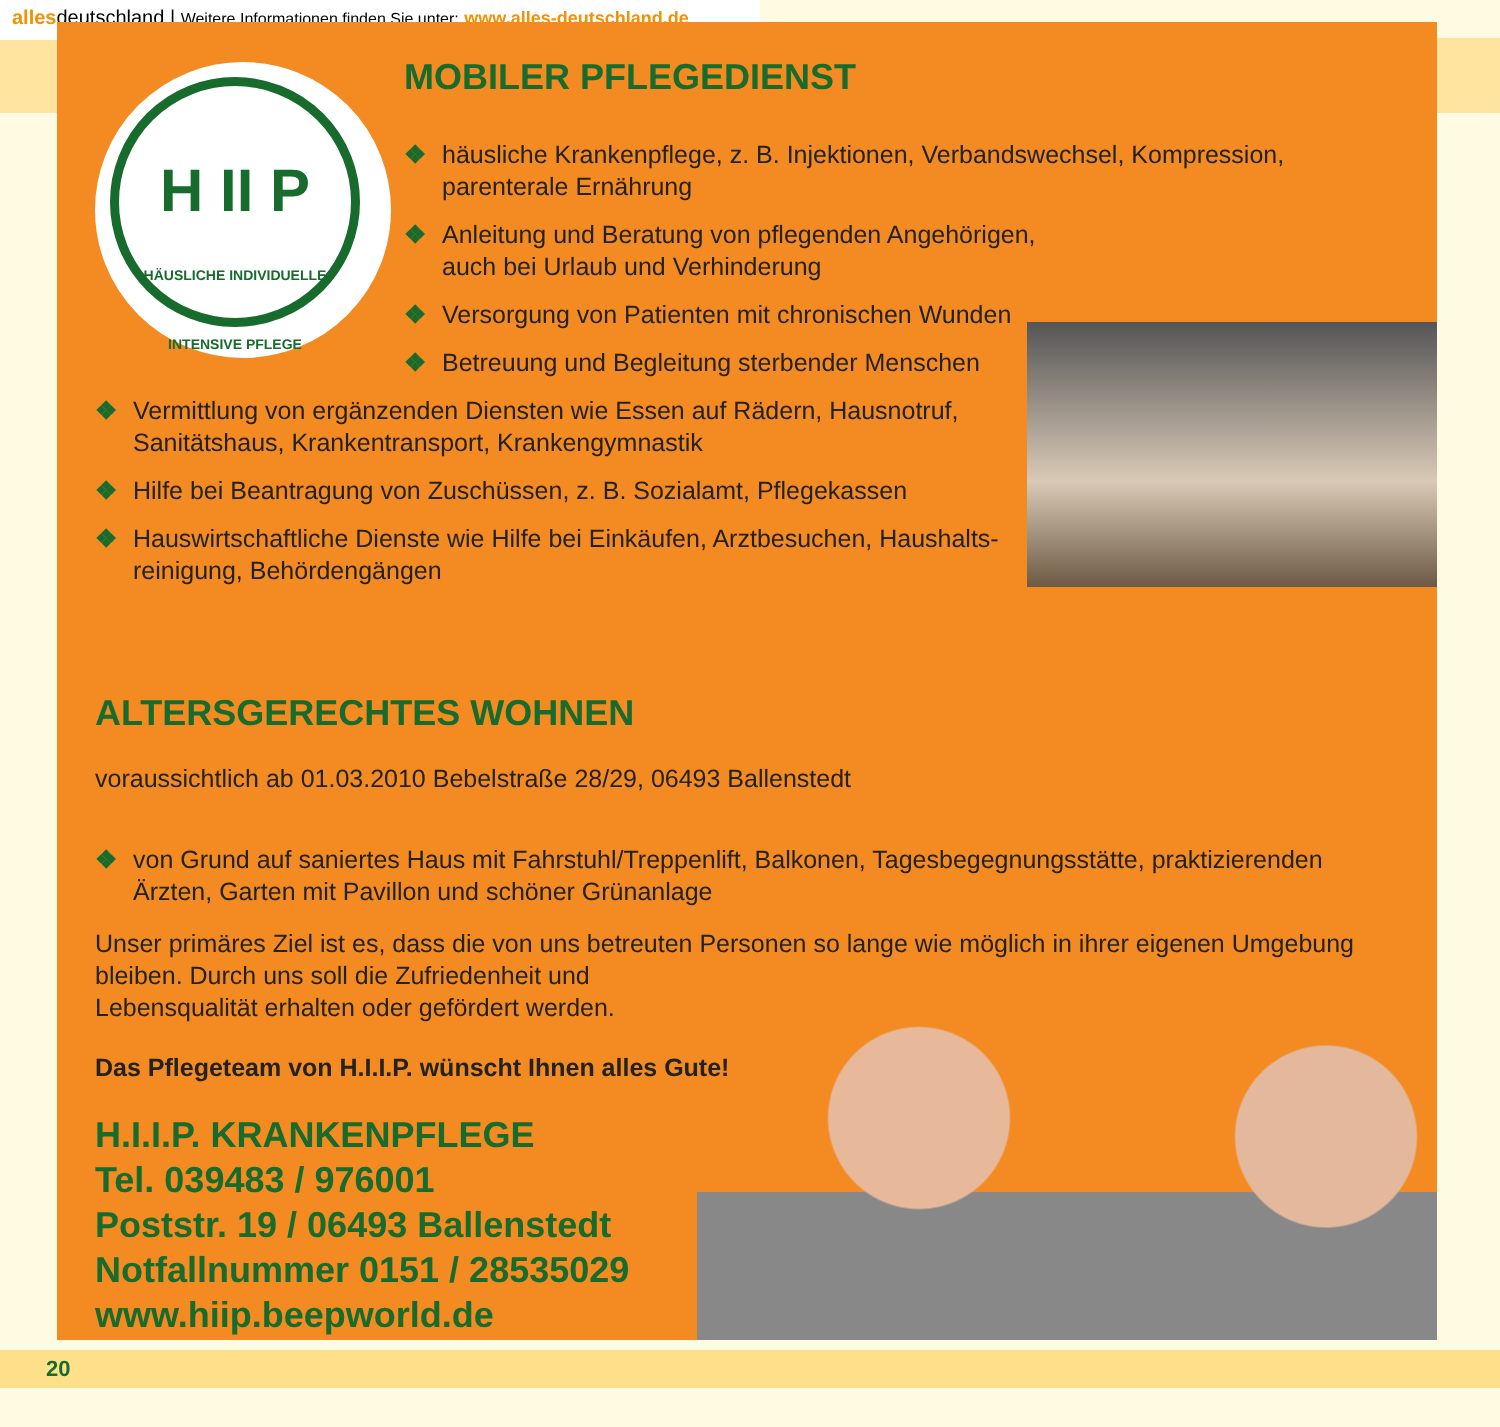allesdeutschland | Weitere Informationen finden Sie unter: www.alles-deutschland.de
H II P
HÄUSLICHE INDIVIDUELLE INTENSIVE PFLEGE
MOBILER PFLEGEDIENST
❖ häusliche Krankenpflege, z. B. Injektionen, Verbandswechsel, Kompression, parenterale Ernährung
❖ Anleitung und Beratung von pflegenden Angehörigen,
auch bei Urlaub und Verhinderung
❖ Versorgung von Patienten mit chronischen Wunden
❖ Betreuung und Begleitung sterbender Menschen
❖ Vermittlung von ergänzenden Diensten wie Essen auf Rädern, Hausnotruf, Sanitätshaus, Krankentransport, Krankengymnastik
❖ Hilfe bei Beantragung von Zuschüssen, z. B. Sozialamt, Pflegekassen
❖ Hauswirtschaftliche Dienste wie Hilfe bei Einkäufen, Arztbesuchen, Haushalts-reinigung, Behördengängen
ALTERSGERECHTES WOHNEN
voraussichtlich ab 01.03.2010 Bebelstraße 28/29, 06493 Ballenstedt
❖ von Grund auf saniertes Haus mit Fahrstuhl/Treppenlift, Balkonen, Tagesbegegnungsstätte, praktizierenden Ärzten, Garten mit Pavillon und schöner Grünanlage
Unser primäres Ziel ist es, dass die von uns betreuten Personen so lange wie möglich in ihrer eigenen Umgebung bleiben. Durch uns soll die Zufriedenheit und
Lebensqualität erhalten oder gefördert werden.
Das Pflegeteam von H.I.I.P. wünscht Ihnen alles Gute!
H.I.I.P. KRANKENPFLEGE
Tel. 039483 / 976001
Poststr. 19 / 06493 Ballenstedt
Notfallnummer 0151 / 28535029
www.hiip.beepworld.de
20